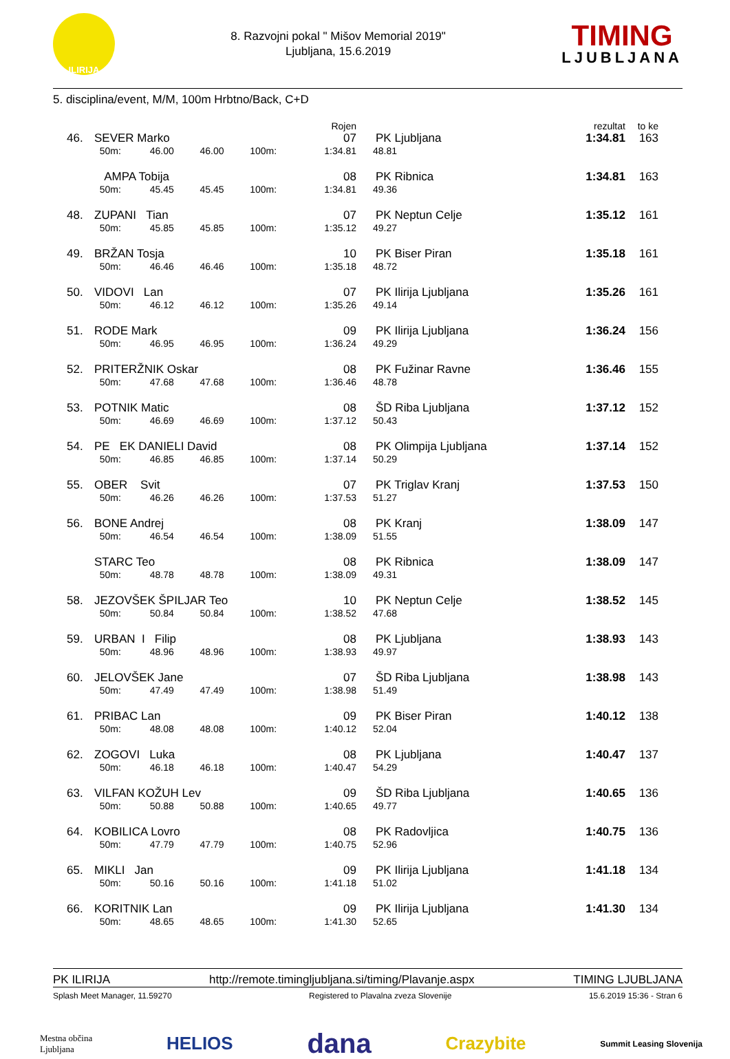ILIRIJA
8. Razvojni pokal " Mišov Memorial 2019"
Ljubljana, 15.6.2019
TIMING
LJUBLJANA
5. disciplina/event, M/M, 100m Hrbtno/Back, C+D
| | | | | | Rojen | | rezultat | to ke |
| --- | --- | --- | --- | --- | --- | --- | --- | --- |
| 46. | SEVER Marko | | | | 07 | PK Ljubljana | 1:34.81 | 163 |
| | 50m: | 46.00 | 46.00 | 100m: | 1:34.81 | 48.81 | | |
| | AMPA Tobija | | | | 08 | PK Ribnica | 1:34.81 | 163 |
| | 50m: | 45.45 | 45.45 | 100m: | 1:34.81 | 49.36 | | |
| 48. | ZUPANI Tian | | | | 07 | PK Neptun Celje | 1:35.12 | 161 |
| | 50m: | 45.85 | 45.85 | 100m: | 1:35.12 | 49.27 | | |
| 49. | BRŽAN Tosja | | | | 10 | PK Biser Piran | 1:35.18 | 161 |
| | 50m: | 46.46 | 46.46 | 100m: | 1:35.18 | 48.72 | | |
| 50. | VIDOVI Lan | | | | 07 | PK Ilirija Ljubljana | 1:35.26 | 161 |
| | 50m: | 46.12 | 46.12 | 100m: | 1:35.26 | 49.14 | | |
| 51. | RODE Mark | | | | 09 | PK Ilirija Ljubljana | 1:36.24 | 156 |
| | 50m: | 46.95 | 46.95 | 100m: | 1:36.24 | 49.29 | | |
| 52. | PRITERŽNIK Oskar | | | | 08 | PK Fužinar Ravne | 1:36.46 | 155 |
| | 50m: | 47.68 | 47.68 | 100m: | 1:36.46 | 48.78 | | |
| 53. | POTNIK Matic | | | | 08 | ŠD Riba Ljubljana | 1:37.12 | 152 |
| | 50m: | 46.69 | 46.69 | 100m: | 1:37.12 | 50.43 | | |
| 54. | PE EK DANIELI David | | | | 08 | PK Olimpija Ljubljana | 1:37.14 | 152 |
| | 50m: | 46.85 | 46.85 | 100m: | 1:37.14 | 50.29 | | |
| 55. | OBER Svit | | | | 07 | PK Triglav Kranj | 1:37.53 | 150 |
| | 50m: | 46.26 | 46.26 | 100m: | 1:37.53 | 51.27 | | |
| 56. | BONE Andrej | | | | 08 | PK Kranj | 1:38.09 | 147 |
| | 50m: | 46.54 | 46.54 | 100m: | 1:38.09 | 51.55 | | |
| | STARC Teo | | | | 08 | PK Ribnica | 1:38.09 | 147 |
| | 50m: | 48.78 | 48.78 | 100m: | 1:38.09 | 49.31 | | |
| 58. | JEZOVŠEK ŠPILJAR Teo | | | | 10 | PK Neptun Celje | 1:38.52 | 145 |
| | 50m: | 50.84 | 50.84 | 100m: | 1:38.52 | 47.68 | | |
| 59. | URBAN I Filip | | | | 08 | PK Ljubljana | 1:38.93 | 143 |
| | 50m: | 48.96 | 48.96 | 100m: | 1:38.93 | 49.97 | | |
| 60. | JELOVŠEK Jane | | | | 07 | ŠD Riba Ljubljana | 1:38.98 | 143 |
| | 50m: | 47.49 | 47.49 | 100m: | 1:38.98 | 51.49 | | |
| 61. | PRIBAC Lan | | | | 09 | PK Biser Piran | 1:40.12 | 138 |
| | 50m: | 48.08 | 48.08 | 100m: | 1:40.12 | 52.04 | | |
| 62. | ZOGOVI Luka | | | | 08 | PK Ljubljana | 1:40.47 | 137 |
| | 50m: | 46.18 | 46.18 | 100m: | 1:40.47 | 54.29 | | |
| 63. | VILFAN KOŽUH Lev | | | | 09 | ŠD Riba Ljubljana | 1:40.65 | 136 |
| | 50m: | 50.88 | 50.88 | 100m: | 1:40.65 | 49.77 | | |
| 64. | KOBILICA Lovro | | | | 08 | PK Radovljica | 1:40.75 | 136 |
| | 50m: | 47.79 | 47.79 | 100m: | 1:40.75 | 52.96 | | |
| 65. | MIKLI Jan | | | | 09 | PK Ilirija Ljubljana | 1:41.18 | 134 |
| | 50m: | 50.16 | 50.16 | 100m: | 1:41.18 | 51.02 | | |
| 66. | KORITNIK Lan | | | | 09 | PK Ilirija Ljubljana | 1:41.30 | 134 |
| | 50m: | 48.65 | 48.65 | 100m: | 1:41.30 | 52.65 | | |
PK ILIRIJA http://remote.timingljubljana.si/timing/Plavanje.aspx TIMING LJUBLJANA
Splash Meet Manager, 11.59270 Registered to Plavalna zveza Slovenije 15.6.2019 15:36 - Stran 6
Mestna občina
Ljubljana HELIOS dana Crazybite Summit Leasing Slovenija